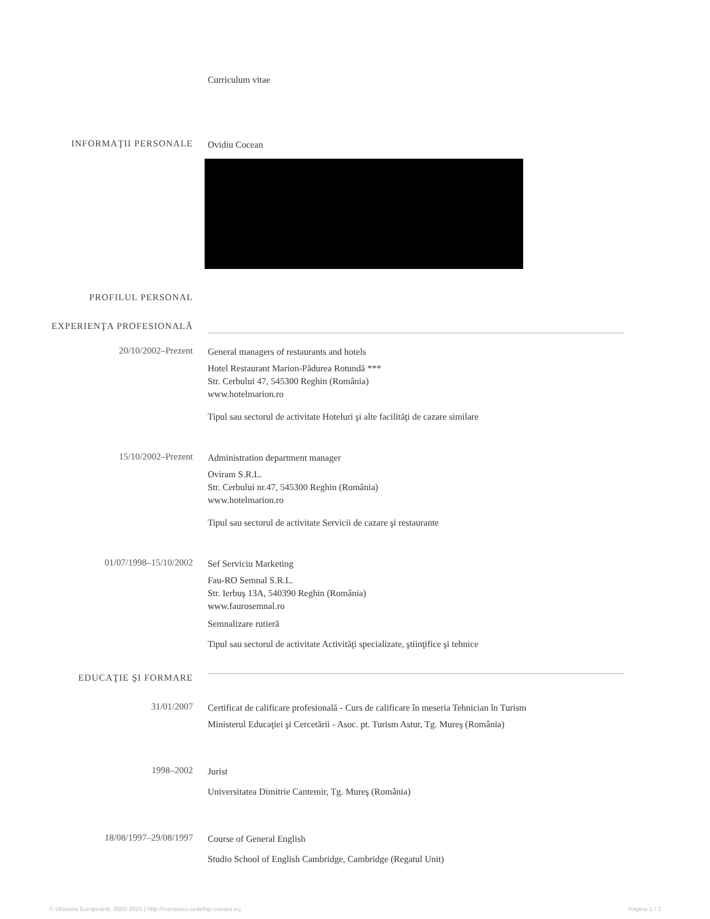Curriculum vitae
INFORMAŢII PERSONALE
Ovidiu Cocean
PROFILUL PERSONAL
EXPERIENŢA PROFESIONALĂ
20/10/2002–Prezent
General managers of restaurants and hotels
Hotel Restaurant Marion-Pădurea Rotundă ***
Str. Cerbului 47, 545300 Reghin (România)
www.hotelmarion.ro
Tipul sau sectorul de activitate Hoteluri şi alte facilităţi de cazare similare
15/10/2002–Prezent
Administration department manager
Oviram S.R.L.
Str. Cerbului nr.47, 545300 Reghin (România)
www.hotelmarion.ro
Tipul sau sectorul de activitate Servicii de cazare şi restaurante
01/07/1998–15/10/2002
Sef Serviciu Marketing
Fau-RO Semnal S.R.L.
Str. Ierbuş 13A, 540390 Reghin (România)
www.faurosemnal.ro
Semnalizare rutieră
Tipul sau sectorul de activitate Activităţi specializate, ştiinţifice şi tehnice
EDUCAŢIE ŞI FORMARE
31/01/2007
Certificat de calificare profesională - Curs de calificare în meseria Tehnician în Turism
Ministerul Educaţiei şi Cercetării - Asoc. pt. Turism Astur, Tg. Mureş (România)
1998–2002
Jurist
Universitatea Dimitrie Cantemir, Tg. Mureş (România)
18/08/1997–29/08/1997
Course of General English
Studio School of English Cambridge, Cambridge (Regatul Unit)
© Uniunea Europeană, 2002-2015 | http://europass.cedefop.europa.eu Pagina 1 / 1